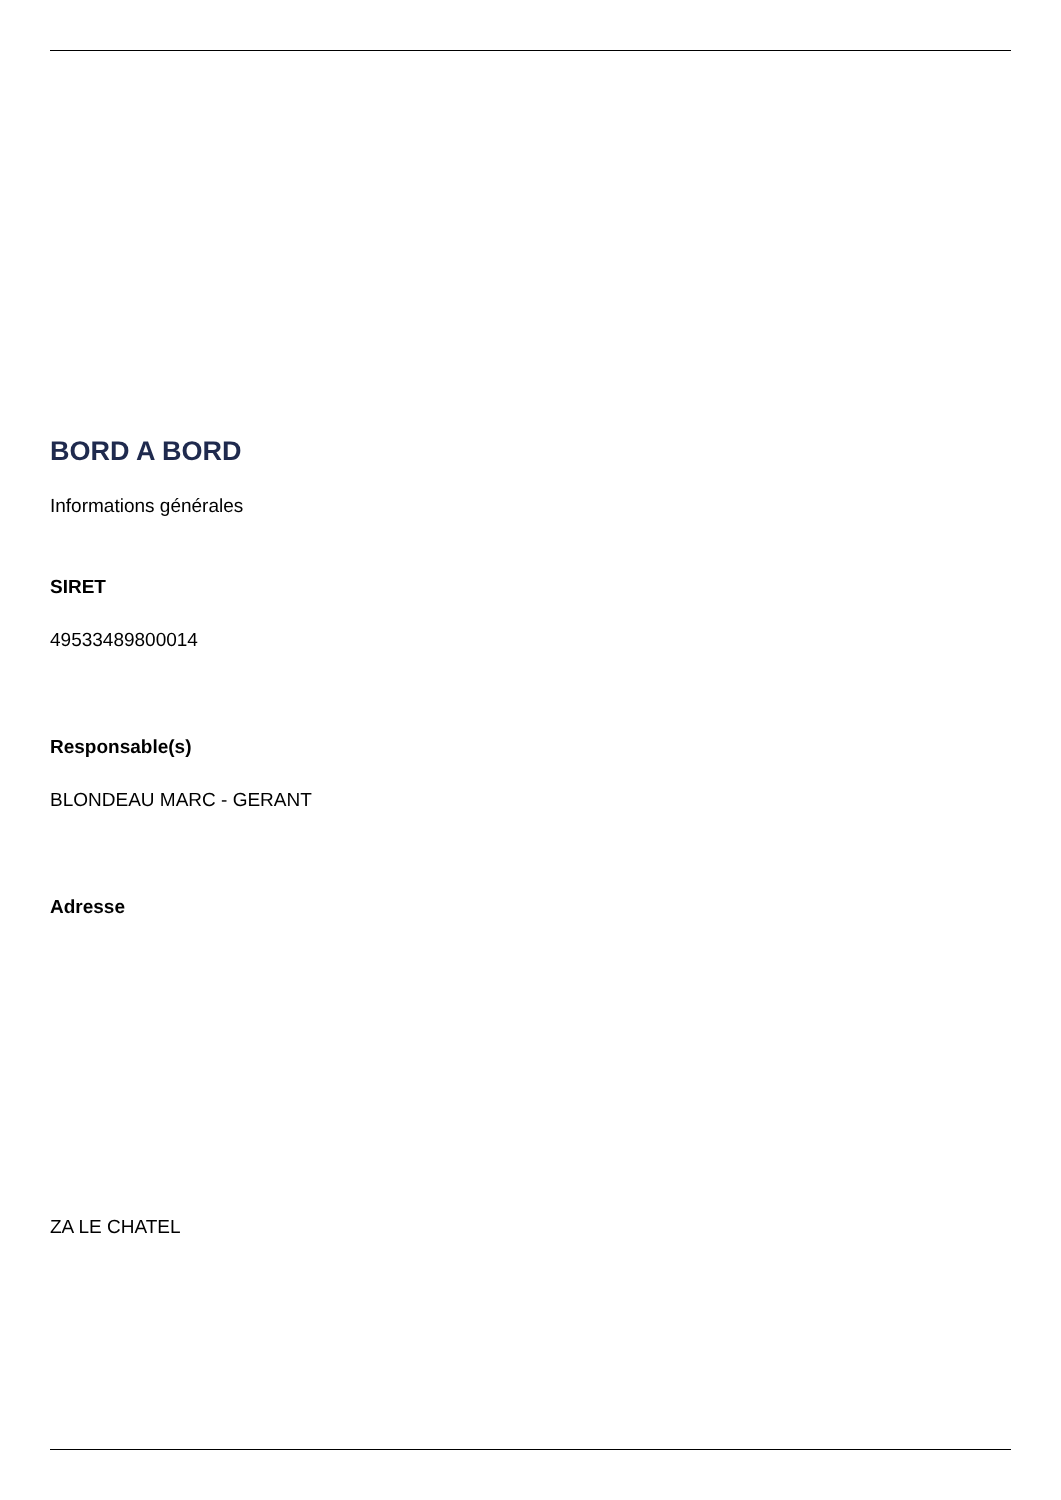BORD A BORD
Informations générales
SIRET
49533489800014
Responsable(s)
BLONDEAU MARC - GERANT
Adresse
ZA LE CHATEL